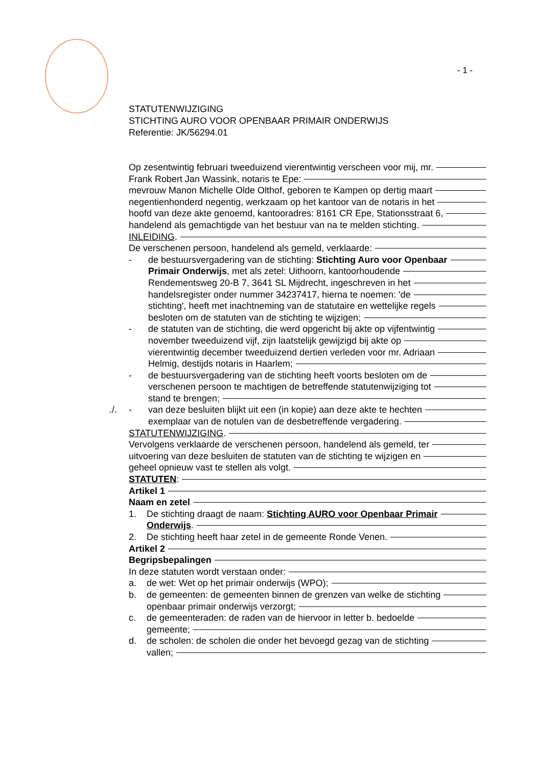- 1 -
STATUTENWIJZIGING
STICHTING AURO VOOR OPENBAAR PRIMAIR ONDERWIJS
Referentie: JK/56294.01
Op zesentwintig februari tweeduizend vierentwintig verscheen voor mij, mr.
Frank Robert Jan Wassink, notaris te Epe:
mevrouw Manon Michelle Olde Olthof, geboren te Kampen op dertig maart
negentienhonderd negentig, werkzaam op het kantoor van de notaris in het
hoofd van deze akte genoemd, kantooradres: 8161 CR Epe, Stationsstraat 6,
handelend als gemachtigde van het bestuur van na te melden stichting.
INLEIDING.
De verschenen persoon, handelend als gemeld, verklaarde:
- de bestuursvergadering van de stichting: Stichting Auro voor Openbaar
Primair Onderwijs, met als zetel: Uithoorn, kantoorhoudende
Rendementsweg 20-B 7, 3641 SL Mijdrecht, ingeschreven in het
handelsregister onder nummer 34237417, hierna te noemen: 'de
stichting', heeft met inachtneming van de statutaire en wettelijke regels
besloten om de statuten van de stichting te wijzigen;
- de statuten van de stichting, die werd opgericht bij akte op vijfentwintig
november tweeduizend vijf, zijn laatstelijk gewijzigd bij akte op
vierentwintig december tweeduizend dertien verleden voor mr. Adriaan
Helmig, destijds notaris in Haarlem;
- de bestuursvergadering van de stichting heeft voorts besloten om de
verschenen persoon te machtigen de betreffende statutenwijziging tot
stand te brengen;
./. - van deze besluiten blijkt uit een (in kopie) aan deze akte te hechten
exemplaar van de notulen van de desbetreffende vergadering.
STATUTENWIJZIGING.
Vervolgens verklaarde de verschenen persoon, handelend als gemeld, ter
uitvoering van deze besluiten de statuten van de stichting te wijzigen en
geheel opnieuw vast te stellen als volgt.
STATUTEN:
Artikel 1
Naam en zetel
1. De stichting draagt de naam: Stichting AURO voor Openbaar Primair
Onderwijs.
2. De stichting heeft haar zetel in de gemeente Ronde Venen.
Artikel 2
Begripsbepalingen
In deze statuten wordt verstaan onder:
a. de wet: Wet op het primair onderwijs (WPO);
b. de gemeenten: de gemeenten binnen de grenzen van welke de stichting
openbaar primair onderwijs verzorgt;
c. de gemeenteraden: de raden van de hiervoor in letter b. bedoelde
gemeente;
d. de scholen: de scholen die onder het bevoegd gezag van de stichting
vallen;